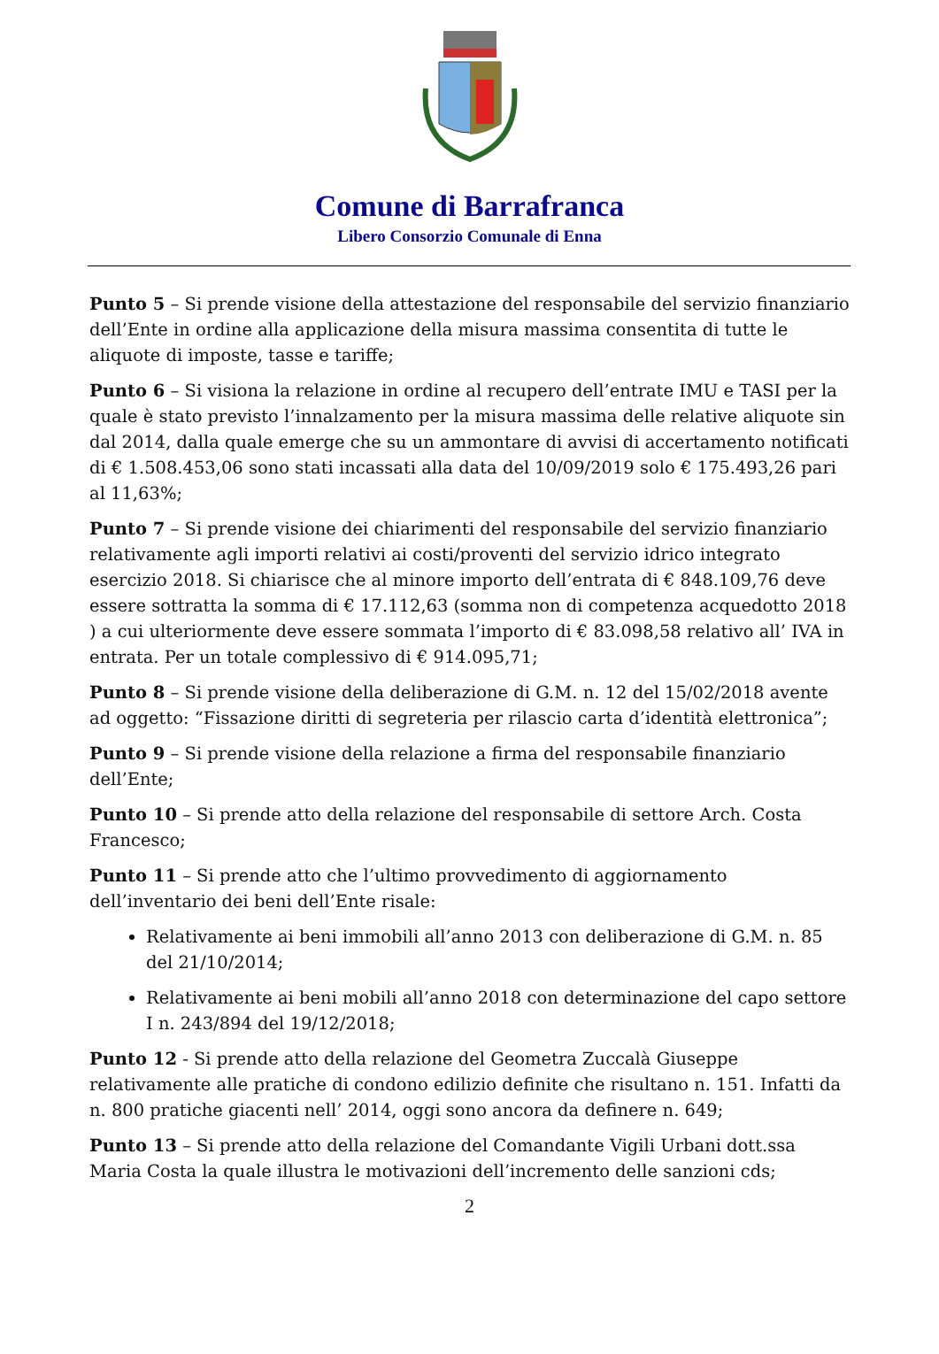Comune di Barrafranca
Libero Consorzio Comunale di Enna
Punto 5 – Si prende visione della attestazione del responsabile del servizio finanziario dell’Ente in ordine alla applicazione della misura massima consentita di tutte le aliquote di imposte, tasse e tariffe;
Punto 6 – Si visiona la relazione in ordine al recupero dell’entrate IMU e TASI per la quale è stato previsto l’innalzamento per la misura massima delle relative aliquote sin dal 2014, dalla quale emerge che su un ammontare di avvisi di accertamento notificati di € 1.508.453,06 sono stati incassati alla data del 10/09/2019 solo € 175.493,26 pari al 11,63%;
Punto 7 – Si prende visione dei chiarimenti del responsabile del servizio finanziario relativamente agli importi relativi ai costi/proventi del servizio idrico integrato esercizio 2018. Si chiarisce che al minore importo dell’entrata di € 848.109,76 deve essere sottratta la somma di € 17.112,63 (somma non di competenza acquedotto 2018 ) a cui ulteriormente deve essere sommata l’importo di € 83.098,58 relativo all’ IVA in entrata. Per un totale complessivo di € 914.095,71;
Punto 8 – Si prende visione della deliberazione di G.M. n. 12 del 15/02/2018 avente ad oggetto: “Fissazione diritti di segreteria per rilascio carta d’identità elettronica”;
Punto 9 – Si prende visione della relazione a firma del responsabile finanziario dell’Ente;
Punto 10 – Si prende atto della relazione del responsabile di settore Arch. Costa Francesco;
Punto 11 – Si prende atto che l’ultimo provvedimento di aggiornamento dell’inventario dei beni dell’Ente risale:
Relativamente ai beni immobili all’anno 2013 con deliberazione di G.M. n. 85 del 21/10/2014;
Relativamente ai beni mobili all’anno 2018 con determinazione del capo settore I n. 243/894 del 19/12/2018;
Punto 12 - Si prende atto della relazione del Geometra Zuccalà Giuseppe relativamente alle pratiche di condono edilizio definite che risultano n. 151. Infatti da n. 800 pratiche giacenti nell’ 2014, oggi sono ancora da definere n. 649;
Punto 13 – Si prende atto della relazione del Comandante Vigili Urbani dott.ssa Maria Costa la quale illustra le motivazioni dell’incremento delle sanzioni cds;
2